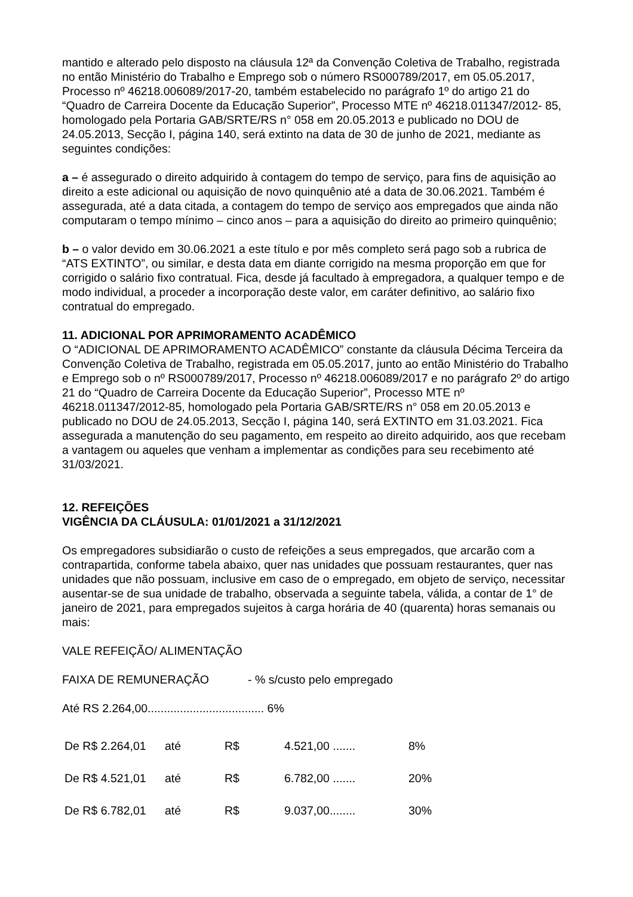mantido e alterado pelo disposto na cláusula 12ª da Convenção Coletiva de Trabalho, registrada no então Ministério do Trabalho e Emprego sob o número RS000789/2017, em 05.05.2017, Processo nº 46218.006089/2017-20, também estabelecido no parágrafo 1º do artigo 21 do “Quadro de Carreira Docente da Educação Superior”, Processo MTE nº 46218.011347/2012- 85, homologado pela Portaria GAB/SRTE/RS n° 058 em 20.05.2013 e publicado no DOU de 24.05.2013, Secção I, página 140, será extinto na data de 30 de junho de 2021, mediante as seguintes condições:
a – é assegurado o direito adquirido à contagem do tempo de serviço, para fins de aquisição ao direito a este adicional ou aquisição de novo quinquênio até a data de 30.06.2021. Também é assegurada, até a data citada, a contagem do tempo de serviço aos empregados que ainda não computaram o tempo mínimo – cinco anos – para a aquisição do direito ao primeiro quinquênio;
b – o valor devido em 30.06.2021 a este título e por mês completo será pago sob a rubrica de “ATS EXTINTO”, ou similar, e desta data em diante corrigido na mesma proporção em que for corrigido o salário fixo contratual. Fica, desde já facultado à empregadora, a qualquer tempo e de modo individual, a proceder a incorporação deste valor, em caráter definitivo, ao salário fixo contratual do empregado.
11. ADICIONAL POR APRIMORAMENTO ACADÊMICO
O “ADICIONAL DE APRIMORAMENTO ACADÊMICO” constante da cláusula Décima Terceira da Convenção Coletiva de Trabalho, registrada em 05.05.2017, junto ao então Ministério do Trabalho e Emprego sob o nº RS000789/2017, Processo nº 46218.006089/2017 e no parágrafo 2º do artigo 21 do “Quadro de Carreira Docente da Educação Superior”, Processo MTE nº 46218.011347/2012-85, homologado pela Portaria GAB/SRTE/RS n° 058 em 20.05.2013 e publicado no DOU de 24.05.2013, Secção I, página 140, será EXTINTO em 31.03.2021. Fica assegurada a manutenção do seu pagamento, em respeito ao direito adquirido, aos que recebam a vantagem ou aqueles que venham a implementar as condições para seu recebimento até 31/03/2021.
12. REFEIÇÕES
VIGÊNCIA DA CLÁUSULA: 01/01/2021 a 31/12/2021
Os empregadores subsidiarão o custo de refeições a seus empregados, que arcarão com a contrapartida, conforme tabela abaixo, quer nas unidades que possuam restaurantes, quer nas unidades que não possuam, inclusive em caso de o empregado, em objeto de serviço, necessitar ausentar-se de sua unidade de trabalho, observada a seguinte tabela, válida, a contar de 1° de janeiro de 2021, para empregados sujeitos à carga horária de 40 (quarenta) horas semanais ou mais:
VALE REFEIÇÃO/ ALIMENTAÇÃO
FAIXA DE REMUNERAÇÃO - % s/custo pelo empregado
Até RS 2.264,00.................................... 6%
| De R$ 2.264,01 | até | R$ | 4.521,00 ....... | 8% |
| De R$ 4.521,01 | até | R$ | 6.782,00 ....... | 20% |
| De R$ 6.782,01 | até | R$ | 9.037,00........ | 30% |